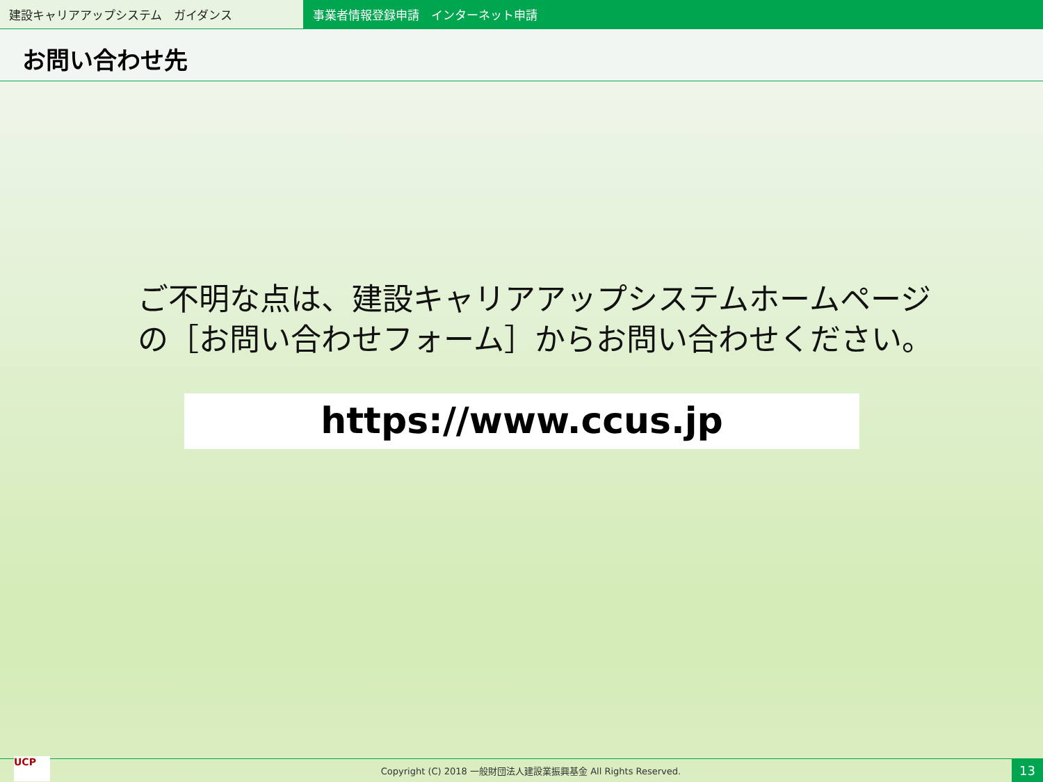建設キャリアアップシステム　ガイダンス 事業者情報登録申請　インターネット申請
お問い合わせ先
ご不明な点は、建設キャリアアップシステムホームページ
の［お問い合わせフォーム］からお問い合わせください。
https://www.ccus.jp
UCP
Copyright (C) 2018 一般財団法人建設業振興基金 All Rights Reserved.
13